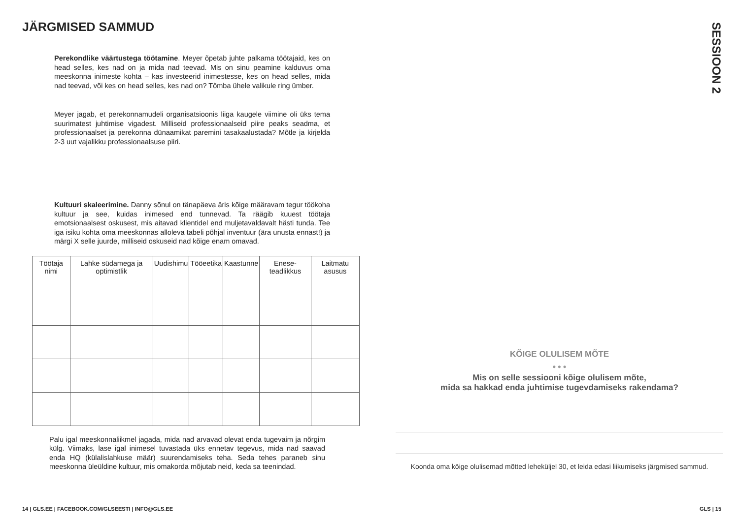JÄRGMISED SAMMUD
Perekondlike väärtustega töötamine. Meyer õpetab juhte palkama töötajaid, kes on head selles, kes nad on ja mida nad teevad. Mis on sinu peamine kalduvus oma meeskonna inimeste kohta – kas investeerid inimestesse, kes on head selles, mida nad teevad, või kes on head selles, kes nad on? Tõmba ühele valikule ring ümber.
Meyer jagab, et perekonnamudeli organisatsioonis liiga kaugele viimine oli üks tema suurimatest juhtimise vigadest. Milliseid professionaalseid piire peaks seadma, et professionaalset ja perekonna dünaamikat paremini tasakaalustada? Mõtle ja kirjelda 2-3 uut vajalikku professionaalsuse piiri.
Kultuuri skaleerimine. Danny sõnul on tänapäeva äris kõige määravam tegur töökoha kultuur ja see, kuidas inimesed end tunnevad. Ta räägib kuuest töötaja emotsionaalsest oskusest, mis aitavad klientidel end muljetavaldavalt hästi tunda. Tee iga isiku kohta oma meeskonnas alloleva tabeli põhjal inventuur (ära unusta ennast!) ja märgi X selle juurde, milliseid oskuseid nad kõige enam omavad.
| Töötaja nimi | Lahke südamega ja optimistlik | Uudishimu | Tööeetika | Kaastunne | Enese-teadlikkus | Laitmatu asusus |
| --- | --- | --- | --- | --- | --- | --- |
Palu igal meeskonnaliikmel jagada, mida nad arvavad olevat enda tugevaim ja nõrgim külg. Viimaks, lase igal inimesel tuvastada üks ennetav tegevus, mida nad saavad enda HQ (külalislahkuse määr) suurendamiseks teha. Seda tehes paraneb sinu meeskonna üleüldine kultuur, mis omakorda mõjutab neid, keda sa teenindad.
SESSIOON 2
KÕIGE OLULISEM MÕTE
● ● ●
Mis on selle sessiooni kõige olulisem mõte,
mida sa hakkad enda juhtimise tugevdamiseks rakendama?
Koonda oma kõige olulisemad mõtted leheküljel 30, et leida edasi liikumiseks järgmised sammud.
14 | GLS.EE | FACEBOOK.COM/GLSEESTI | INFO@GLS.EE
GLS | 15